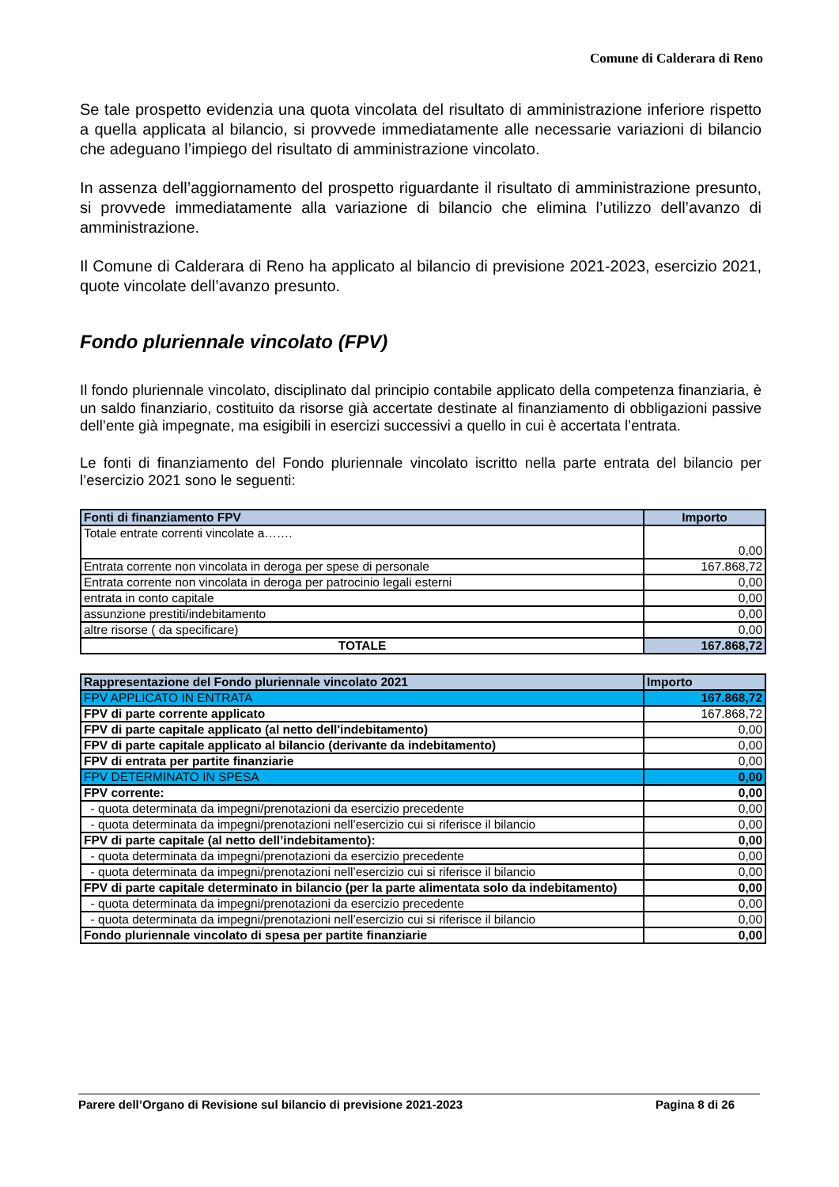Comune di Calderara di Reno
Se tale prospetto evidenzia una quota vincolata del risultato di amministrazione inferiore rispetto a quella applicata al bilancio, si provvede immediatamente alle necessarie variazioni di bilancio che adeguano l’impiego del risultato di amministrazione vincolato.
In assenza dell’aggiornamento del prospetto riguardante il risultato di amministrazione presunto, si provvede immediatamente alla variazione di bilancio che elimina l’utilizzo dell’avanzo di amministrazione.
Il Comune di Calderara di Reno ha applicato al bilancio di previsione 2021-2023, esercizio 2021, quote vincolate dell’avanzo presunto.
Fondo pluriennale vincolato (FPV)
Il fondo pluriennale vincolato, disciplinato dal principio contabile applicato della competenza finanziaria, è un saldo finanziario, costituito da risorse già accertate destinate al finanziamento di obbligazioni passive dell’ente già impegnate, ma esigibili in esercizi successivi a quello in cui è accertata l’entrata.
Le fonti di finanziamento del Fondo pluriennale vincolato iscritto nella parte entrata del bilancio per l’esercizio 2021 sono le seguenti:
| Fonti di finanziamento FPV | Importo |
| --- | --- |
| Totale entrate correnti vincolate a……. | 0,00 |
| Entrata corrente non vincolata in deroga per spese di personale | 167.868,72 |
| Entrata corrente non vincolata in deroga per patrocinio legali esterni | 0,00 |
| entrata in conto capitale | 0,00 |
| assunzione prestiti/indebitamento | 0,00 |
| altre risorse ( da specificare) | 0,00 |
| TOTALE | 167.868,72 |
| Rappresentazione del Fondo pluriennale vincolato 2021 | Importo |
| --- | --- |
| FPV APPLICATO IN ENTRATA | 167.868,72 |
| FPV di parte corrente applicato | 167.868,72 |
| FPV di parte capitale applicato (al netto dell'indebitamento) | 0,00 |
| FPV di parte capitale applicato al bilancio (derivante da indebitamento) | 0,00 |
| FPV di entrata per partite finanziarie | 0,00 |
| FPV DETERMINATO IN SPESA | 0,00 |
| FPV corrente: | 0,00 |
| - quota determinata da impegni/prenotazioni da esercizio precedente | 0,00 |
| - quota determinata da impegni/prenotazioni nell’esercizio cui si riferisce il bilancio | 0,00 |
| FPV di parte capitale (al netto dell’indebitamento): | 0,00 |
| - quota determinata da impegni/prenotazioni da esercizio precedente | 0,00 |
| - quota determinata da impegni/prenotazioni nell’esercizio cui si riferisce il bilancio | 0,00 |
| FPV di parte capitale determinato in bilancio (per la parte alimentata solo da indebitamento) | 0,00 |
| - quota determinata da impegni/prenotazioni da esercizio precedente | 0,00 |
| - quota determinata da impegni/prenotazioni nell’esercizio cui si riferisce il bilancio | 0,00 |
| Fondo pluriennale vincolato di spesa per partite finanziarie | 0,00 |
Parere dell’Organo di Revisione sul bilancio di previsione 2021-2023 Pagina 8 di 26